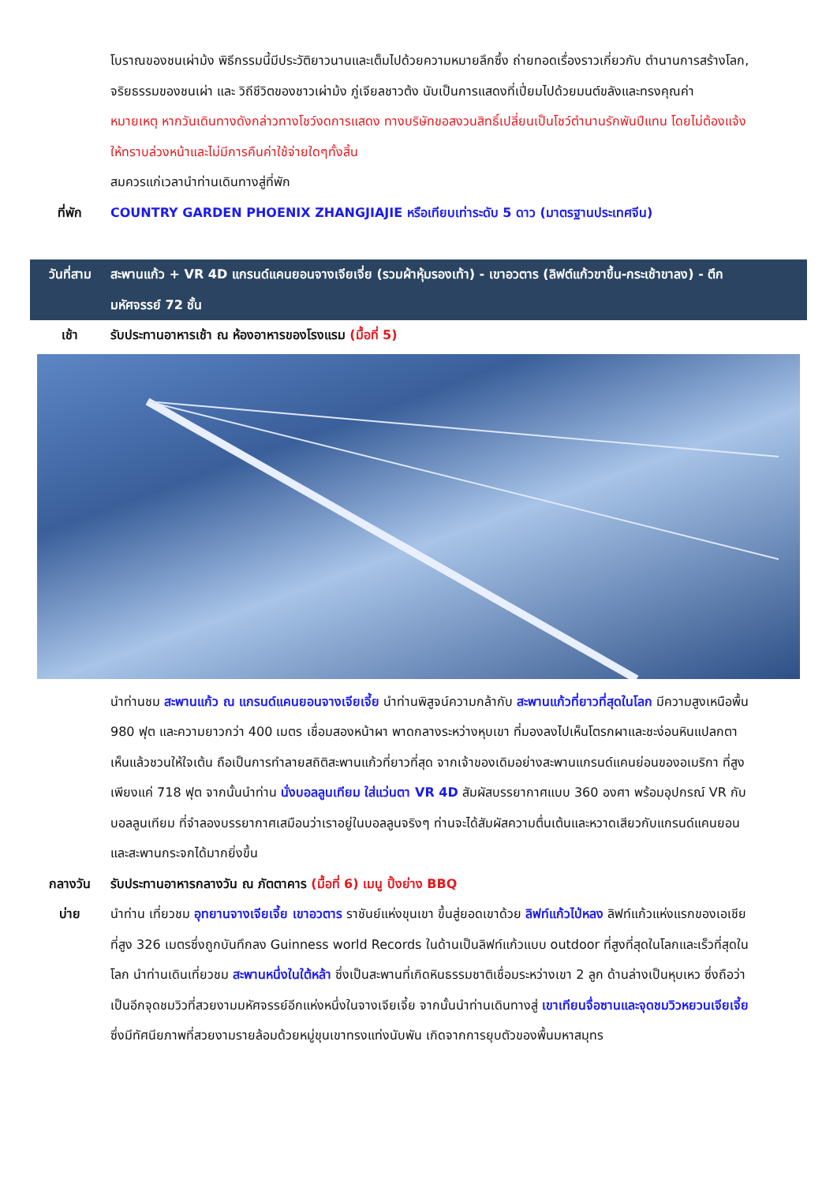โบราณของชนเผ่าม้ง พิธีกรรมนี้มีประวัติยาวนานและเต็มไปด้วยความหมายลึกซึ้ง ถ่ายทอดเรื่องราวเกี่ยวกับ ตำนานการสร้างโลก, จริยธรรมของชนเผ่า และ วิถีชีวิตของชาวเผ่าม้ง ภู่เจียลชาวต้ง นับเป็นการแสดงที่เปี่ยมไปด้วยมนต์ขลังและทรงคุณค่า
หมายเหตุ หากวันเดินทางดังกล่าวทางโชว์งดการแสดง ทางบริษัทขอสงวนสิทธิ์เปลี่ยนเป็นโชว์ตำนานรักพันปีแทน โดยไม่ต้องแจ้งให้ทราบล่วงหน้าและไม่มีการคืนค่าใช้จ่ายใดๆทั้งสิ้น
สมควรแก่เวลานำท่านเดินทางสู่ที่พัก
ที่พัก
COUNTRY GARDEN PHOENIX ZHANGJIAJIE หรือเทียบเท่าระดับ 5 ดาว (มาตรฐานประเทศจีน)
วันที่สาม
สะพานแก้ว + VR 4D แกรนด์แคนยอนจางเจียเจี่ย (รวมผ้าหุ้มรองเท้า) - เขาอวตาร (ลิฟต์แก้วขาขึ้น-กระเช้าขาลง) - ตึกมหัศจรรย์ 72 ชั้น
เช้า
รับประทานอาหารเช้า ณ ห้องอาหารของโรงแรม (มื้อที่ 5)
นำท่านชม สะพานแก้ว ณ แกรนด์แคนยอนจางเจียเจี้ย นำท่านพิสูจน์ความกล้ากับ สะพานแก้วที่ยาวที่สุดในโลก มีความสูงเหนือพื้น 980 ฟุต และความยาวกว่า 400 เมตร เชื่อมสองหน้าผา พาดกลางระหว่างหุบเขา ที่มองลงไปเห็นโตรกผาและชะง่อนหินแปลกตา เห็นแล้วชวนให้ใจเต้น ถือเป็นการทำลายสถิติสะพานแก้วที่ยาวที่สุด จากเจ้าของเดิมอย่างสะพานแกรนด์แคนย่อนของอเมริกา ที่สูงเพียงแค่ 718 ฟุต จากนั้นนำท่าน นั่งบอลลูนเทียม ใส่แว่นตา VR 4D สัมผัสบรรยากาศแบบ 360 องศา พร้อมอุปกรณ์ VR กับบอลลูนเทียม ที่จำลองบรรยากาศเสมือนว่าเราอยู่ในบอลลูนจริงๆ ท่านจะได้สัมผัสความตื่นเต้นและหวาดเสียวกับแกรนด์แคนยอนและสะพานกระจกได้มากยิ่งขึ้น
กลางวัน
รับประทานอาหารกลางวัน ณ ภัตตาคาร (มื้อที่ 6) เมนู ปิ้งย่าง BBQ
บ่าย
นำท่าน เที่ยวชม อุทยานจางเจียเจี้ย เขาอวตาร ราชันย์แห่งขุนเขา ขึ้นสู่ยอดเขาด้วย ลิฟท์แก้วไป่หลง ลิฟท์แก้วแห่งแรกของเอเชียที่สูง 326 เมตรซึ่งถูกบันทึกลง Guinness world Records ในด้านเป็นลิฟท์แก้วแบบ outdoor ที่สูงที่สุดในโลกและเร็วที่สุดในโลก นำท่านเดินเที่ยวชม สะพานหนึ่งในใต้หล้า ซึ่งเป็นสะพานที่เกิดหินธรรมชาติเชื่อมระหว่างเขา 2 ลูก ด้านล่างเป็นหุบเหว ซึ่งถือว่าเป็นอีกจุดชมวิวที่สวยงามมหัศจรรย์อีกแห่งหนึ่งในจางเจียเจี้ย จากนั้นนำท่านเดินทางสู่ เขาเทียนจื่อซานและจุดชมวิวหยวนเจียเจี้ย ซึ่งมีทัศนียภาพที่สวยงามรายล้อมด้วยหมู่ขุนเขาทรงแท่งนับพัน เกิดจากการยุบตัวของพื้นมหาสมุทร